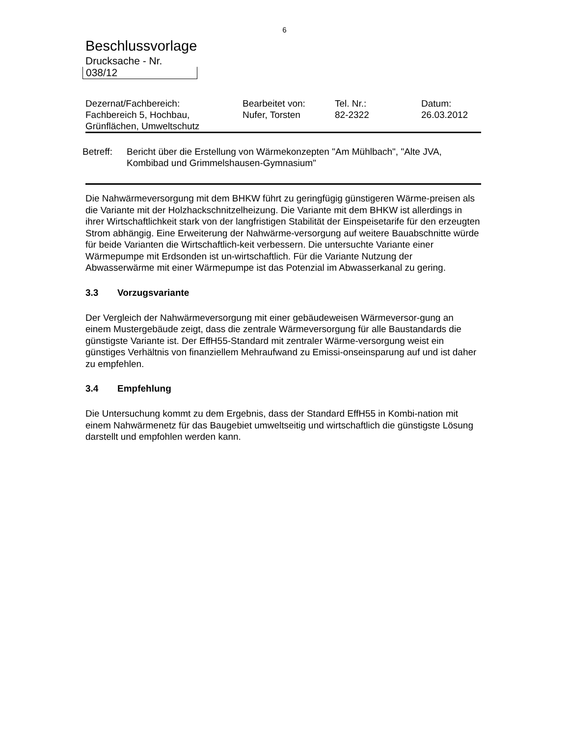6
Beschlussvorlage
Drucksache - Nr.
038/12
| Dezernat/Fachbereich: | Bearbeitet von: | Tel. Nr.: | Datum: |
| --- | --- | --- | --- |
| Fachbereich 5, Hochbau, Grünflächen, Umweltschutz | Nufer, Torsten | 82-2322 | 26.03.2012 |
Betreff:
Bericht über die Erstellung von Wärmekonzepten "Am Mühlbach", "Alte JVA,
Kombibad und Grimmelshausen-Gymnasium"
Die Nahwärmeversorgung mit dem BHKW führt zu geringfügig günstigeren Wärme-preisen als die Variante mit der Holzhackschnitzelheizung. Die Variante mit dem BHKW ist allerdings in ihrer Wirtschaftlichkeit stark von der langfristigen Stabilität der Einspeisetarife für den erzeugten Strom abhängig. Eine Erweiterung der Nahwärme-versorgung auf weitere Bauabschnitte würde für beide Varianten die Wirtschaftlich-keit verbessern. Die untersuchte Variante einer Wärmepumpe mit Erdsonden ist un-wirtschaftlich. Für die Variante Nutzung der Abwasserwärme mit einer Wärmepumpe ist das Potenzial im Abwasserkanal zu gering.
3.3 Vorzugsvariante
Der Vergleich der Nahwärmeversorgung mit einer gebäudeweisen Wärmeversor-gung an einem Mustergebäude zeigt, dass die zentrale Wärmeversorgung für alle Baustandards die günstigste Variante ist. Der EffH55-Standard mit zentraler Wärme-versorgung weist ein günstiges Verhältnis von finanziellem Mehraufwand zu Emissi-onseinsparung auf und ist daher zu empfehlen.
3.4 Empfehlung
Die Untersuchung kommt zu dem Ergebnis, dass der Standard EffH55 in Kombi-nation mit einem Nahwärmenetz für das Baugebiet umweltseitig und wirtschaftlich die günstigste Lösung darstellt und empfohlen werden kann.